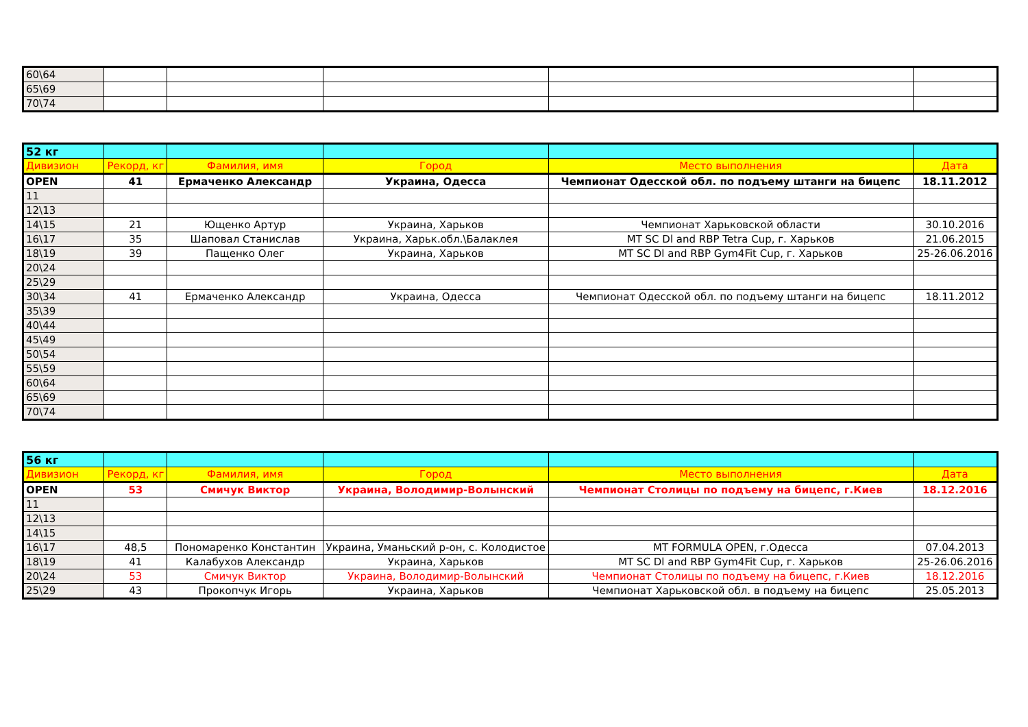| 60\64 | | | | | |
| 65\69 | | | | | |
| 70\74 | | | | | |
| 52 кг | | | | | |
| Дивизион | Рекорд, кг | Фамилия, имя | Город | Место выполнения | Дата |
| OPEN | 41 | Ермаченко Александр | Украина, Одесса | Чемпионат Одесской обл. по подъему штанги на бицепс | 18.11.2012 |
| 11 | | | | | |
| 12\13 | | | | | |
| 14\15 | 21 | Ющенко Артур | Украина, Харьков | Чемпионат Харьковской области | 30.10.2016 |
| 16\17 | 35 | Шаповал Станислав | Украина, Харьк.обл.\Балаклея | MT SC Dl and RBP Tetra Cup, г. Харьков | 21.06.2015 |
| 18\19 | 39 | Пащенко Олег | Украина, Харьков | MT SC Dl and RBP Gym4Fit Cup, г. Харьков | 25-26.06.2016 |
| 20\24 | | | | | |
| 25\29 | | | | | |
| 30\34 | 41 | Ермаченко Александр | Украина, Одесса | Чемпионат Одесской обл. по подъему штанги на бицепс | 18.11.2012 |
| 35\39 | | | | | |
| 40\44 | | | | | |
| 45\49 | | | | | |
| 50\54 | | | | | |
| 55\59 | | | | | |
| 60\64 | | | | | |
| 65\69 | | | | | |
| 70\74 | | | | | |
| 56 кг | | | | | |
| Дивизион | Рекорд, кг | Фамилия, имя | Город | Место выполнения | Дата |
| OPEN | 53 | Смичук Виктор | Украина, Володимир-Волынский | Чемпионат Столицы по подъему на бицепс, г.Киев | 18.12.2016 |
| 11 | | | | | |
| 12\13 | | | | | |
| 14\15 | | | | | |
| 16\17 | 48,5 | Пономаренко Константин | Украина, Уманьский р-он, с. Колодистое | MT FORMULA OPEN, г.Одесса | 07.04.2013 |
| 18\19 | 41 | Калабухов Александр | Украина, Харьков | MT SC Dl and RBP Gym4Fit Cup, г. Харьков | 25-26.06.2016 |
| 20\24 | 53 | Смичук Виктор | Украина, Володимир-Волынский | Чемпионат Столицы по подъему на бицепс, г.Киев | 18.12.2016 |
| 25\29 | 43 | Прокопчук Игорь | Украина, Харьков | Чемпионат Харьковской обл. в подъему на бицепс | 25.05.2013 |